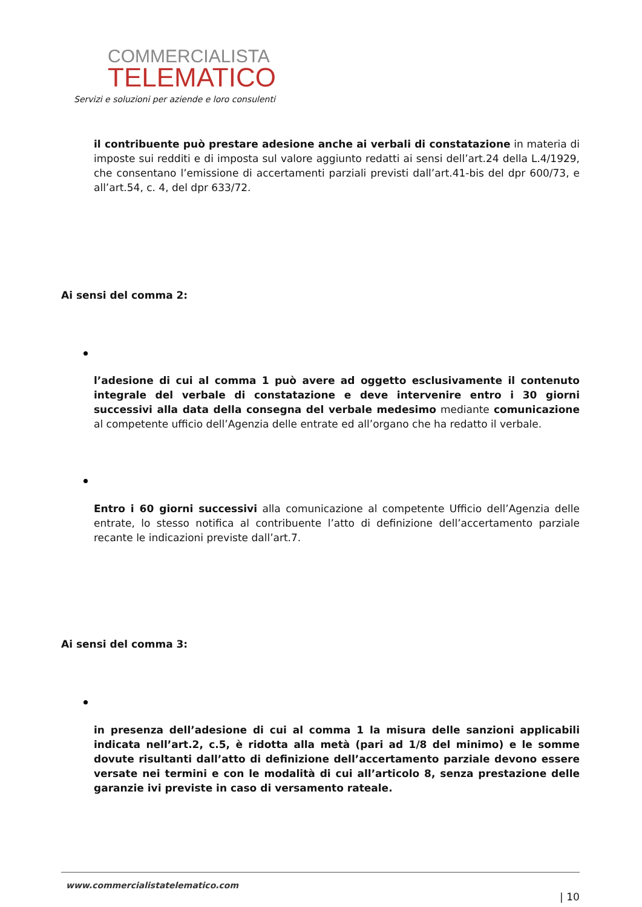COMMERCIALISTA
TELEMATICO
Servizi e soluzioni per aziende e loro consulenti
il contribuente può prestare adesione anche ai verbali di constatazione in materia di imposte sui redditi e di imposta sul valore aggiunto redatti ai sensi dell’art.24 della L.4/1929, che consentano l’emissione di accertamenti parziali previsti dall’art.41-bis del dpr 600/73, e all’art.54, c. 4, del dpr 633/72.
Ai sensi del comma 2:
l’adesione di cui al comma 1 può avere ad oggetto esclusivamente il contenuto integrale del verbale di constatazione e deve intervenire entro i 30 giorni successivi alla data della consegna del verbale medesimo mediante comunicazione al competente ufficio dell’Agenzia delle entrate ed all’organo che ha redatto il verbale.
Entro i 60 giorni successivi alla comunicazione al competente Ufficio dell’Agenzia delle entrate, lo stesso notifica al contribuente l’atto di definizione dell’accertamento parziale recante le indicazioni previste dall’art.7.
Ai sensi del comma 3:
in presenza dell’adesione di cui al comma 1 la misura delle sanzioni applicabili indicata nell’art.2, c.5, è ridotta alla metà (pari ad 1/8 del minimo) e le somme dovute risultanti dall’atto di definizione dell’accertamento parziale devono essere versate nei termini e con le modalità di cui all’articolo 8, senza prestazione delle garanzie ivi previste in caso di versamento rateale.
www.commercialistatelematico.com
| 10